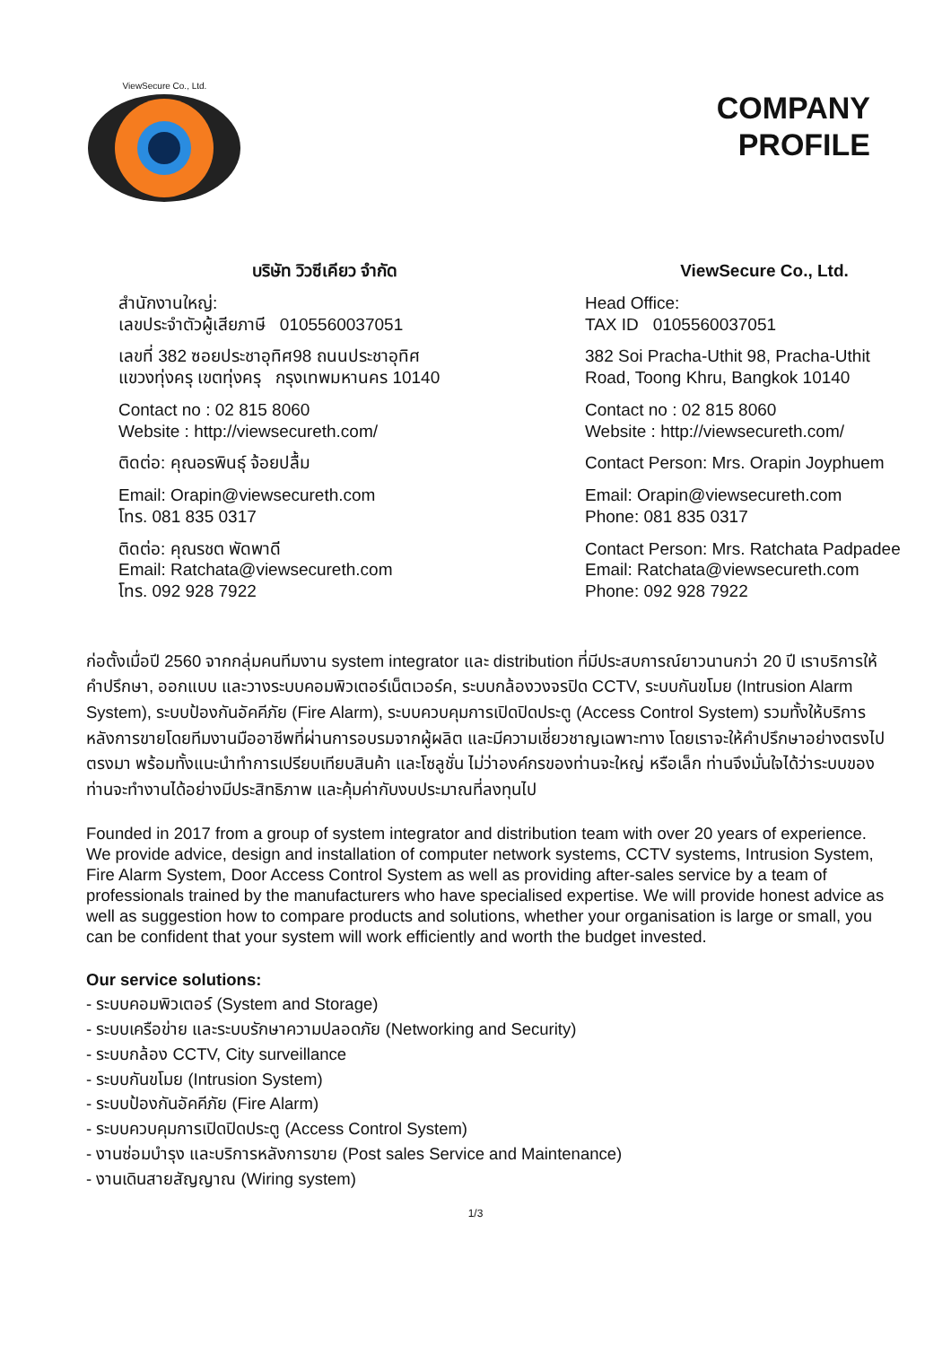ViewSecure Co., Ltd.
COMPANY
PROFILE
บริษัท วิวซีเคียว จำกัด
สำนักงานใหญ่:
เลขประจำตัวผู้เสียภาษี 0105560037051
เลขที่ 382 ซอยประชาอุทิศ98 ถนนประชาอุทิศ
แขวงทุ่งครุ เขตทุ่งครุ กรุงเทพมหานคร 10140
Contact no : 02 815 8060
Website : http://viewsecureth.com/
ติดต่อ: คุณอรพินธุ์ จ้อยปลื้ม
Email: Orapin@viewsecureth.com
โทร. 081 835 0317
ติดต่อ: คุณรชต พัดพาดี
Email: Ratchata@viewsecureth.com
โทร. 092 928 7922
ViewSecure Co., Ltd.
Head Office:
TAX ID 0105560037051
382 Soi Pracha-Uthit 98, Pracha-Uthit
Road, Toong Khru, Bangkok 10140
Contact no : 02 815 8060
Website : http://viewsecureth.com/
Contact Person: Mrs. Orapin Joyphuem
Email: Orapin@viewsecureth.com
Phone: 081 835 0317
Contact Person: Mrs. Ratchata Padpadee
Email: Ratchata@viewsecureth.com
Phone: 092 928 7922
ก่อตั้งเมื่อปี 2560 จากกลุ่มคนทีมงาน system integrator และ distribution ที่มีประสบการณ์ยาวนานกว่า 20 ปี เราบริการให้คำปรึกษา, ออกแบบ และวางระบบคอมพิวเตอร์เน็ตเวอร์ค, ระบบกล้องวงจรปิด CCTV, ระบบกันขโมย (Intrusion Alarm System), ระบบป้องกันอัคคีภัย (Fire Alarm), ระบบควบคุมการเปิดปิดประตู (Access Control System) รวมทั้งให้บริการหลังการขายโดยทีมงานมืออาชีพที่ผ่านการอบรมจากผู้ผลิต และมีความเชี่ยวชาญเฉพาะทาง โดยเราจะให้คำปรึกษาอย่างตรงไปตรงมา พร้อมทั้งแนะนำทำการเปรียบเทียบสินค้า และโซลูชั่น ไม่ว่าองค์กรของท่านจะใหญ่ หรือเล็ก ท่านจึงมั่นใจได้ว่าระบบของท่านจะทำงานได้อย่างมีประสิทธิภาพ และคุ้มค่ากับงบประมาณที่ลงทุนไป
Founded in 2017 from a group of system integrator and distribution team with over 20 years of experience. We provide advice, design and installation of computer network systems, CCTV systems, Intrusion System, Fire Alarm System, Door Access Control System as well as providing after-sales service by a team of professionals trained by the manufacturers who have specialised expertise. We will provide honest advice as well as suggestion how to compare products and solutions, whether your organisation is large or small, you can be confident that your system will work efficiently and worth the budget invested.
Our service solutions:
- ระบบคอมพิวเตอร์ (System and Storage)
- ระบบเครือข่าย และระบบรักษาความปลอดภัย (Networking and Security)
- ระบบกล้อง CCTV, City surveillance
- ระบบกันขโมย (Intrusion System)
- ระบบป้องกันอัคคีภัย (Fire Alarm)
- ระบบควบคุมการเปิดปิดประตู (Access Control System)
- งานซ่อมบำรุง และบริการหลังการขาย (Post sales Service and Maintenance)
- งานเดินสายสัญญาณ (Wiring system)
1/3